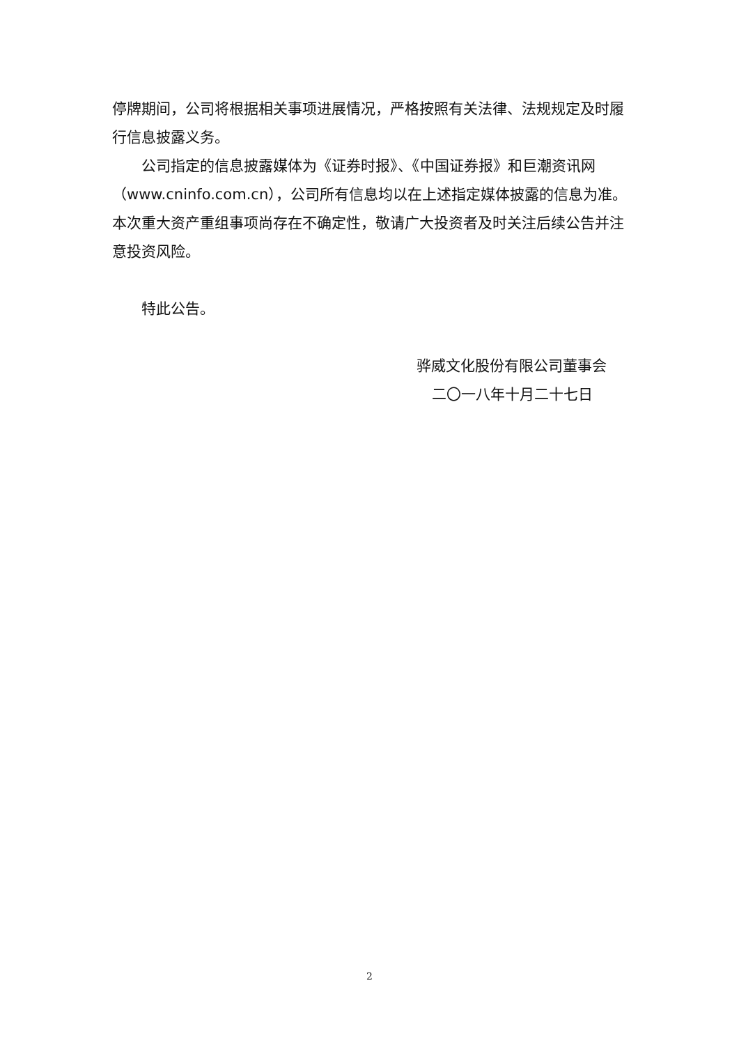停牌期间，公司将根据相关事项进展情况，严格按照有关法律、法规规定及时履行信息披露义务。
公司指定的信息披露媒体为《证券时报》、《中国证券报》和巨潮资讯网（www.cninfo.com.cn），公司所有信息均以在上述指定媒体披露的信息为准。本次重大资产重组事项尚存在不确定性，敬请广大投资者及时关注后续公告并注意投资风险。
特此公告。
骅威文化股份有限公司董事会
二〇一八年十月二十七日
2